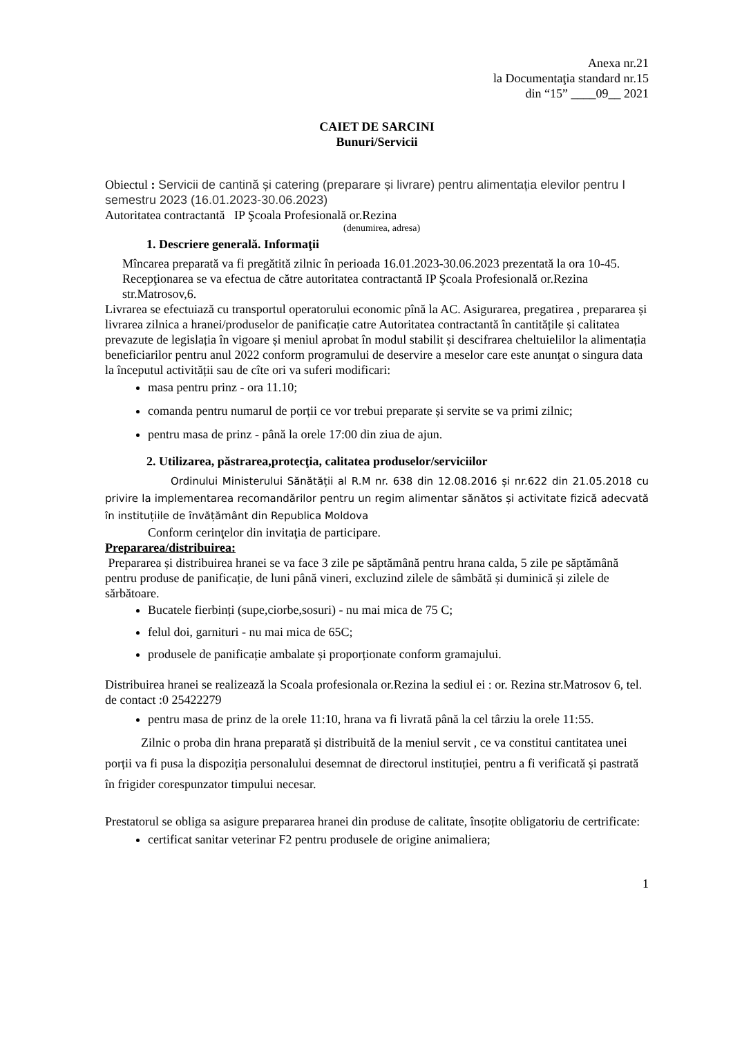Anexa nr.21
la Documentaţia standard nr.15
din “15” ____09__ 2021
CAIET DE SARCINI
Bunuri/Servicii
Obiectul : Servicii de cantină și catering (preparare și livrare) pentru alimentația elevilor pentru I semestru 2023 (16.01.2023-30.06.2023)
Autoritatea contractantă IP Şcoala Profesională or.Rezina
(denumirea, adresa)
1. Descriere generală. Informaţii
Mîncarea preparată va fi pregătită zilnic în perioada 16.01.2023-30.06.2023 prezentată la ora 10-45. Recepţionarea se va efectua de către autoritatea contractantă IP Şcoala Profesională or.Rezina str.Matrosov,6.
Livrarea se efectuiază cu transportul operatorului economic pînă la AC. Asigurarea, pregatirea , prepararea și livrarea zilnica a hranei/produselor de panificație catre Autoritatea contractantă în cantitățile și calitatea prevazute de legislația în vigoare și meniul aprobat în modul stabilit și descifrarea cheltuielilor la alimentația beneficiarilor pentru anul 2022 conform programului de deservire a meselor care este anunţat o singura data la începutul activității sau de cîte ori va suferi modificari:
masa pentru prinz - ora 11.10;
comanda pentru numarul de porții ce vor trebui preparate și servite se va primi zilnic;
pentru masa de prinz - până la orele 17:00 din ziua de ajun.
2. Utilizarea, păstrarea,protecţia, calitatea produselor/serviciilor
Ordinului Ministerului Sănătății al R.M nr. 638 din 12.08.2016 și nr.622 din 21.05.2018 cu privire la implementarea recomandărilor pentru un regim alimentar sănătos și activitate fizică adecvată în instituțiile de învățământ din Republica Moldova
Conform cerinţelor din invitaţia de participare.
Prepararea/distribuirea:
Prepararea și distribuirea hranei se va face 3 zile pe săptămână pentru hrana calda, 5 zile pe săptămână pentru produse de panificație, de luni până vineri, excluzind zilele de sâmbătă și duminică și zilele de sărbătoare.
Bucatele fierbinți (supe,ciorbe,sosuri) - nu mai mica de 75 C;
felul doi, garnituri - nu mai mica de 65C;
produsele de panificație ambalate și proporționate conform gramajului.
Distribuirea hranei se realizează la Scoala profesionala or.Rezina la sediul ei : or. Rezina str.Matrosov 6, tel. de contact :0 25422279
pentru masa de prinz de la orele 11:10, hrana va fi livrată până la cel târziu la orele 11:55.
Zilnic o proba din hrana preparată și distribuită de la meniul servit , ce va constitui cantitatea unei porții va fi pusa la dispoziția personalului desemnat de directorul instituției, pentru a fi verificată și pastrată în frigider corespunzator timpului necesar.
Prestatorul se obliga sa asigure prepararea hranei din produse de calitate, însoțite obligatoriu de certrificate:
certificat sanitar veterinar F2 pentru produsele de origine animaliera;
1